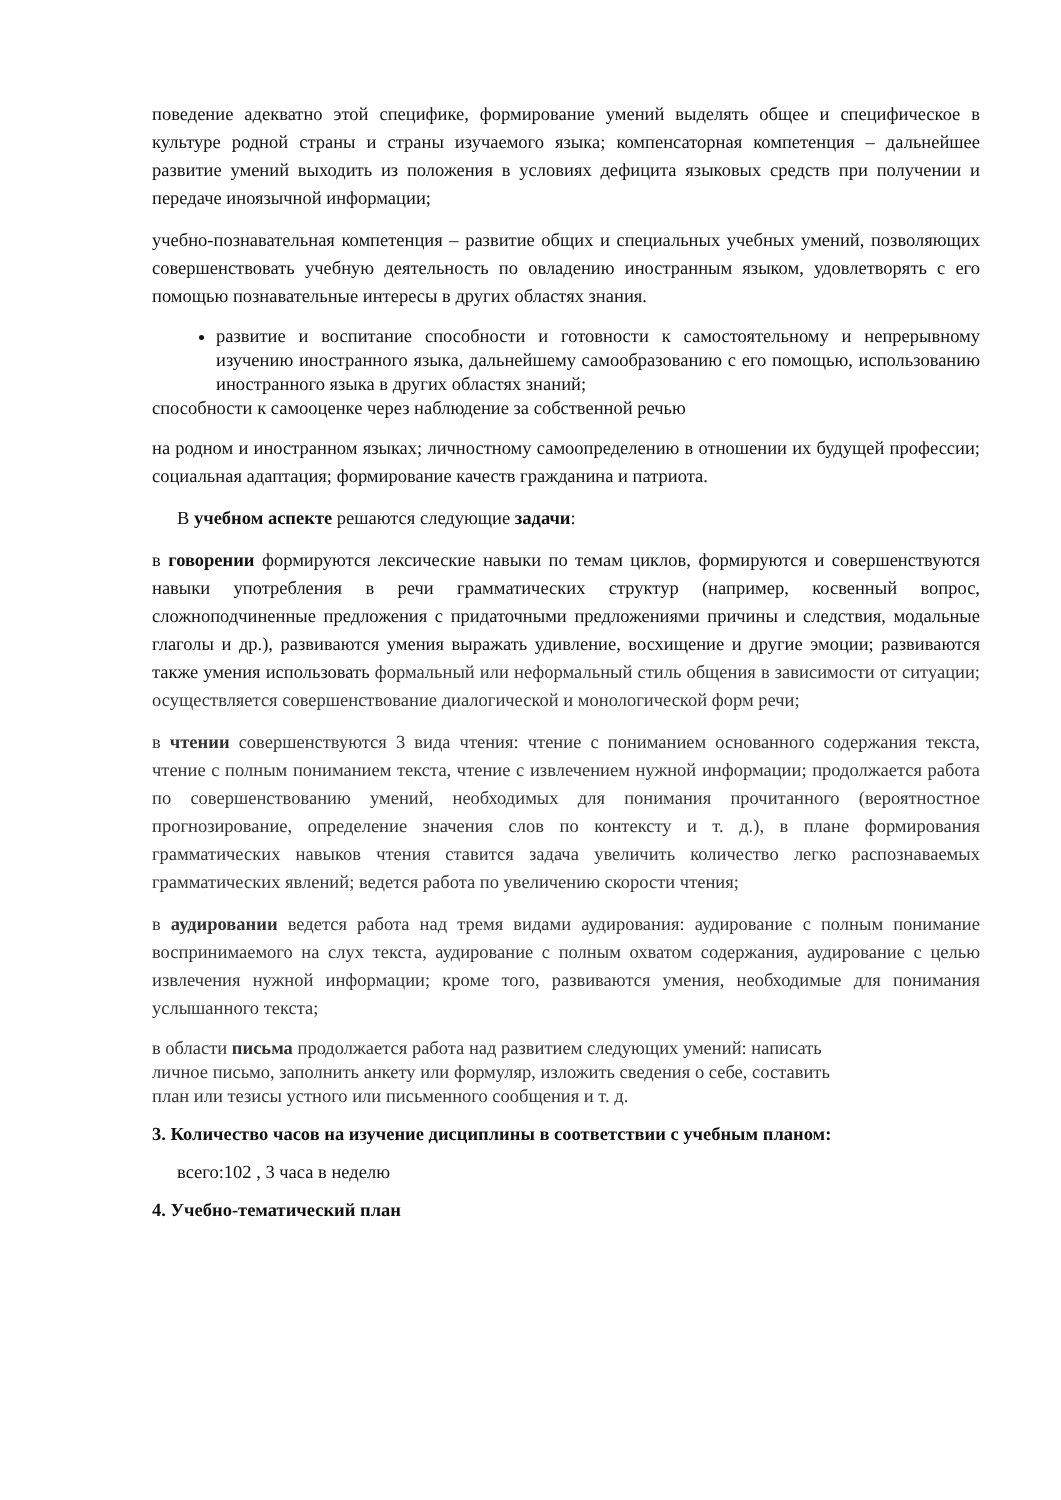поведение адекватно этой специфике, формирование умений выделять общее и специфическое в культуре родной страны и страны изучаемого языка; компенсаторная компетенция – дальнейшее развитие умений выходить из положения в условиях дефицита языковых средств при получении и передаче иноязычной информации;
учебно-познавательная компетенция – развитие общих и специальных учебных умений, позволяющих совершенствовать учебную деятельность по овладению иностранным языком, удовлетворять с его помощью познавательные интересы в других областях знания.
развитие и воспитание способности и готовности к самостоятельному и непрерывному изучению иностранного языка, дальнейшему самообразованию с его помощью, использованию иностранного языка в других областях знаний;
способности к самооценке через наблюдение за собственной речью
на родном и иностранном языках; личностному самоопределению в отношении их будущей профессии; социальная адаптация; формирование качеств гражданина и патриота.
В учебном аспекте решаются следующие задачи:
в говорении формируются лексические навыки по темам циклов, формируются и совершенствуются навыки употребления в речи грамматических структур (например, косвенный вопрос, сложноподчиненные предложения с придаточными предложениями причины и следствия, модальные глаголы и др.), развиваются умения выражать удивление, восхищение и другие эмоции; развиваются также умения использовать формальный или неформальный стиль общения в зависимости от ситуации; осуществляется совершенствование диалогической и монологической форм речи;
в чтении совершенствуются 3 вида чтения: чтение с пониманием основанного содержания текста, чтение с полным пониманием текста, чтение с извлечением нужной информации; продолжается работа по совершенствованию умений, необходимых для понимания прочитанного (вероятностное прогнозирование, определение значения слов по контексту и т. д.), в плане формирования грамматических навыков чтения ставится задача увеличить количество легко распознаваемых грамматических явлений; ведется работа по увеличению скорости чтения;
в аудировании ведется работа над тремя видами аудирования: аудирование с полным понимание воспринимаемого на слух текста, аудирование с полным охватом содержания, аудирование с целью извлечения нужной информации; кроме того, развиваются умения, необходимые для понимания услышанного текста;
в области письма продолжается работа над развитием следующих умений: написать
личное письмо, заполнить анкету или формуляр, изложить сведения о себе, составить
план или тезисы устного или письменного сообщения и т. д.
3. Количество часов на изучение дисциплины в соответствии с учебным планом:
всего:102 , 3 часа в неделю
4. Учебно-тематический план